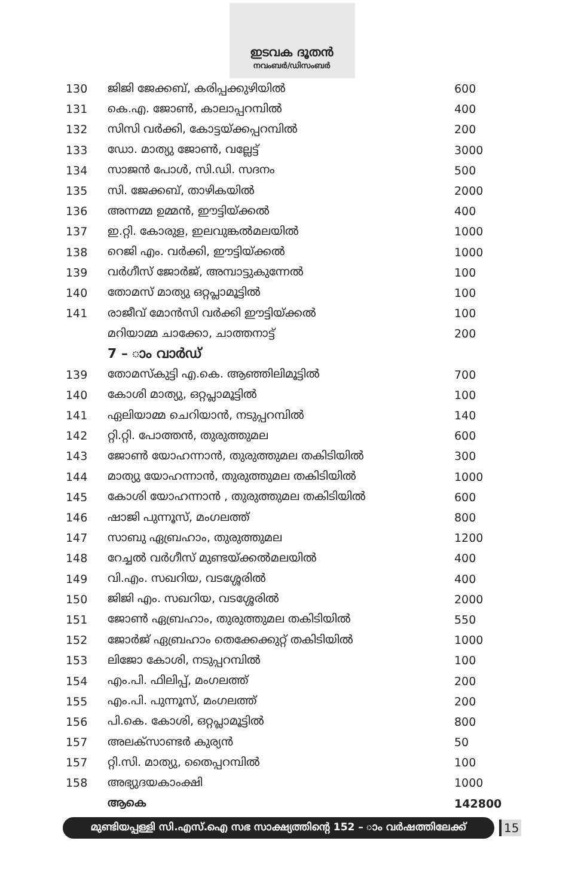ഇടവക ദൂതൻ
നവംബർ/ഡിസംബർ
| 130 | ജിജി ജേക്കബ്, കരിപ്പക്കുഴിയിൽ | 600 |
| 131 | കെ.എ. ജോൺ, കാലാപ്പറമ്പിൽ | 400 |
| 132 | സിസി വർക്കി, കോട്ടയ്ക്കപ്പറമ്പിൽ | 200 |
| 133 | ഡോ. മാത്യു ജോൺ, വല്ലേട്ട് | 3000 |
| 134 | സാജൻ പോൾ, സി.ഡി. സദനം | 500 |
| 135 | സി. ജേക്കബ്, താഴികയിൽ | 2000 |
| 136 | അന്നമ്മ ഉമ്മൻ, ഈട്ടിയ്ക്കൽ | 400 |
| 137 | ഇ.റ്റി. കോരുള, ഇലവുങ്കൽമലയിൽ | 1000 |
| 138 | റെജി എം. വർക്കി, ഈട്ടിയ്ക്കൽ | 1000 |
| 139 | വർഗീസ് ജോർജ്, അമ്പാട്ടുകുന്നേൽ | 100 |
| 140 | തോമസ് മാത്യു ഒറ്റപ്ലാമൂട്ടിൽ | 100 |
| 141 | രാജീവ് മോൻസി വർക്കി ഈട്ടിയ്ക്കൽ | 100 |
| | മറിയാമ്മ ചാക്കോ, ചാത്തനാട്ട് | 200 |
| | 7 – ാം വാർഡ് | |
| 139 | തോമസ്കുട്ടി എ.കെ. ആഞ്ഞിലിമൂട്ടിൽ | 700 |
| 140 | കോശി മാത്യു, ഒറ്റപ്ലാമൂട്ടിൽ | 100 |
| 141 | ഏലിയാമ്മ ചെറിയാൻ, നടുപ്പറമ്പിൽ | 140 |
| 142 | റ്റി.റ്റി. പോത്തൻ, തുരുത്തുമല | 600 |
| 143 | ജോൺ യോഹന്നാൻ, തുരുത്തുമല തകിടിയിൽ | 300 |
| 144 | മാത്യു യോഹന്നാൻ, തുരുത്തുമല തകിടിയിൽ | 1000 |
| 145 | കോശി യോഹന്നാൻ , തുരുത്തുമല തകിടിയിൽ | 600 |
| 146 | ഷാജി പുന്നൂസ്, മംഗലത്ത് | 800 |
| 147 | സാബു ഏബ്രഹാം, തുരുത്തുമല | 1200 |
| 148 | റേച്ചൽ വർഗീസ് മുണ്ടയ്ക്കൽമലയിൽ | 400 |
| 149 | വി.എം. സഖറിയ, വടശ്ശേരിൽ | 400 |
| 150 | ജിജി എം. സഖറിയ, വടശ്ശേരിൽ | 2000 |
| 151 | ജോൺ ഏബ്രഹാം, തുരുത്തുമല തകിടിയിൽ | 550 |
| 152 | ജോർജ് ഏബ്രഹാം തെക്കേക്കുറ്റ് തകിടിയിൽ | 1000 |
| 153 | ലിജോ കോശി, നടുപ്പറമ്പിൽ | 100 |
| 154 | എം.പി. ഫിലിപ്പ്, മംഗലത്ത് | 200 |
| 155 | എം.പി. പുന്നൂസ്, മംഗലത്ത് | 200 |
| 156 | പി.കെ. കോശി, ഒറ്റപ്ലാമൂട്ടിൽ | 800 |
| 157 | അലക്സാണ്ടർ കുര്യൻ | 50 |
| 157 | റ്റി.സി. മാത്യു, തൈപ്പറമ്പിൽ | 100 |
| 158 | അഭ്യുദയകാംക്ഷി | 1000 |
| | ആകെ | 142800 |
മുണ്ടിയപ്പള്ളി സി.എസ്.ഐ സഭ സാക്ഷ്യത്തിന്റെ 152 – ാം വർഷത്തിലേക്ക്
15